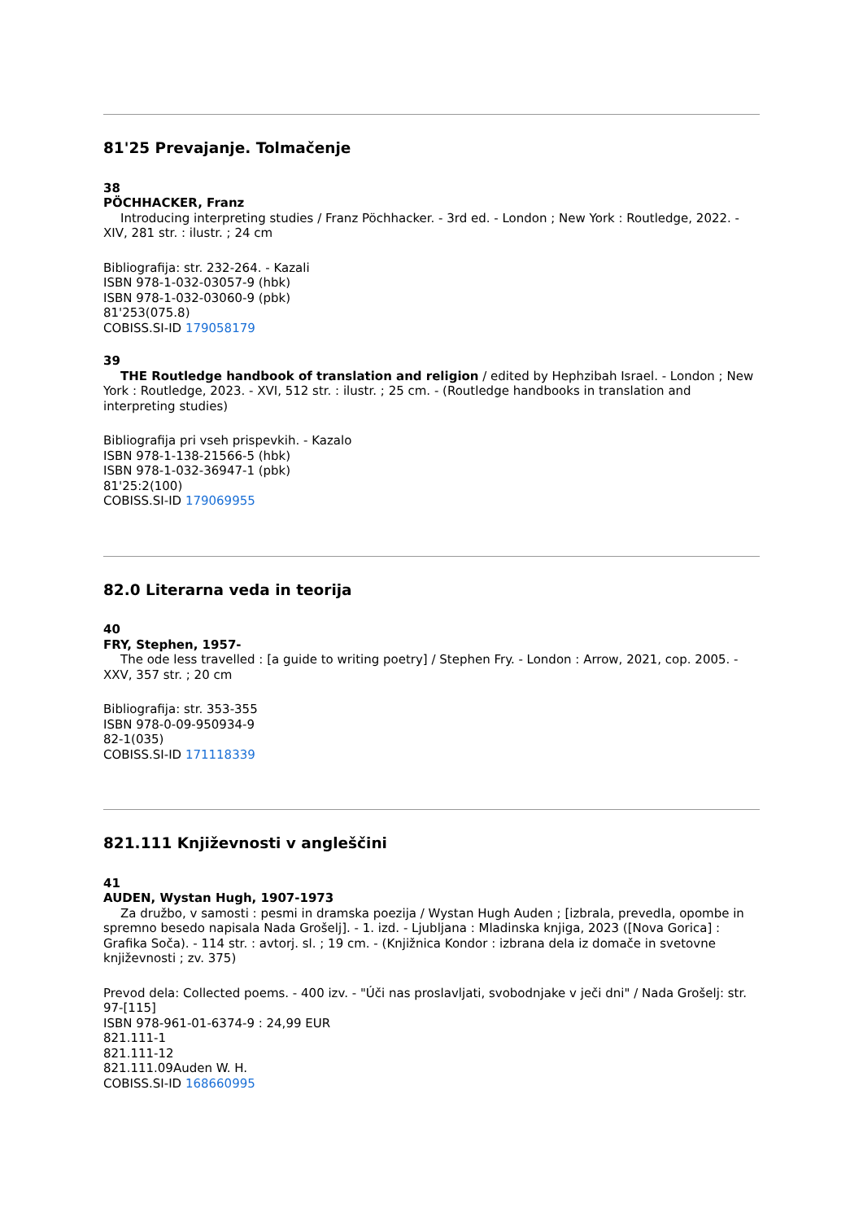81'25 Prevajanje. Tolmačenje
38
PÖCHHACKER, Franz
Introducing interpreting studies / Franz Pöchhacker. - 3rd ed. - London ; New York : Routledge, 2022. - XIV, 281 str. : ilustr. ; 24 cm
Bibliografija: str. 232-264. - Kazali
ISBN 978-1-032-03057-9 (hbk)
ISBN 978-1-032-03060-9 (pbk)
81'253(075.8)
COBISS.SI-ID 179058179
39
THE Routledge handbook of translation and religion / edited by Hephzibah Israel. - London ; New York : Routledge, 2023. - XVI, 512 str. : ilustr. ; 25 cm. - (Routledge handbooks in translation and interpreting studies)
Bibliografija pri vseh prispevkih. - Kazalo
ISBN 978-1-138-21566-5 (hbk)
ISBN 978-1-032-36947-1 (pbk)
81'25:2(100)
COBISS.SI-ID 179069955
82.0 Literarna veda in teorija
40
FRY, Stephen, 1957-
The ode less travelled : [a guide to writing poetry] / Stephen Fry. - London : Arrow, 2021, cop. 2005. - XXV, 357 str. ; 20 cm
Bibliografija: str. 353-355
ISBN 978-0-09-950934-9
82-1(035)
COBISS.SI-ID 171118339
821.111 Književnosti v angleščini
41
AUDEN, Wystan Hugh, 1907-1973
Za družbo, v samosti : pesmi in dramska poezija / Wystan Hugh Auden ; [izbrala, prevedla, opombe in spremno besedo napisala Nada Grošelj]. - 1. izd. - Ljubljana : Mladinska knjiga, 2023 ([Nova Gorica] : Grafika Soča). - 114 str. : avtorj. sl. ; 19 cm. - (Knjižnica Kondor : izbrana dela iz domače in svetovne književnosti ; zv. 375)
Prevod dela: Collected poems. - 400 izv. - "Úči nas proslavljati, svobodnjake v ječi dni" / Nada Grošelj: str. 97-[115]
ISBN 978-961-01-6374-9 : 24,99 EUR
821.111-1
821.111-12
821.111.09Auden W. H.
COBISS.SI-ID 168660995